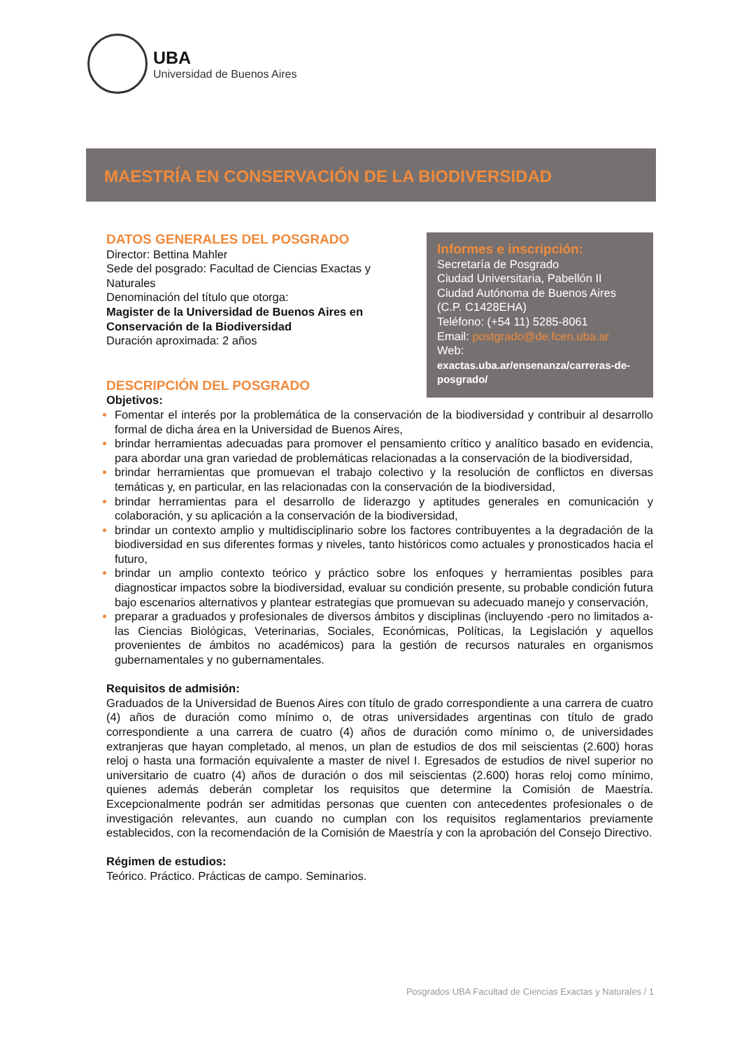UBA
Universidad de Buenos Aires
MAESTRÍA EN CONSERVACIÓN DE LA BIODIVERSIDAD
Informes e inscripción:
Secretaría de Posgrado
Ciudad Universitaria, Pabellón II
Ciudad Autónoma de Buenos Aires
(C.P. C1428EHA)
Teléfono: (+54 11) 5285-8061
Email: postgrado@de.fcen.uba.ar
Web:
exactas.uba.ar/ensenanza/carreras-de-posgrado/
DATOS GENERALES DEL POSGRADO
Director: Bettina Mahler
Sede del posgrado: Facultad de Ciencias Exactas y Naturales
Denominación del título que otorga:
Magister de la Universidad de Buenos Aires en Conservación de la Biodiversidad
Duración aproximada: 2 años
DESCRIPCIÓN DEL POSGRADO
Objetivos:
Fomentar el interés por la problemática de la conservación de la biodiversidad y contribuir al desarrollo formal de dicha área en la Universidad de Buenos Aires,
brindar herramientas adecuadas para promover el pensamiento crítico y analítico basado en evidencia, para abordar una gran variedad de problemáticas relacionadas a la conservación de la biodiversidad,
brindar herramientas que promuevan el trabajo colectivo y la resolución de conflictos en diversas temáticas y, en particular, en las relacionadas con la conservación de la biodiversidad,
brindar herramientas para el desarrollo de liderazgo y aptitudes generales en comunicación y colaboración, y su aplicación a la conservación de la biodiversidad,
brindar un contexto amplio y multidisciplinario sobre los factores contribuyentes a la degradación de la biodiversidad en sus diferentes formas y niveles, tanto históricos como actuales y pronosticados hacia el futuro,
brindar un amplio contexto teórico y práctico sobre los enfoques y herramientas posibles para diagnosticar impactos sobre la biodiversidad, evaluar su condición presente, su probable condición futura bajo escenarios alternativos y plantear estrategias que promuevan su adecuado manejo y conservación,
preparar a graduados y profesionales de diversos ámbitos y disciplinas (incluyendo -pero no limitados a- las Ciencias Biológicas, Veterinarias, Sociales, Económicas, Políticas, la Legislación y aquellos provenientes de ámbitos no académicos) para la gestión de recursos naturales en organismos gubernamentales y no gubernamentales.
Requisitos de admisión:
Graduados de la Universidad de Buenos Aires con título de grado correspondiente a una carrera de cuatro (4) años de duración como mínimo o, de otras universidades argentinas con título de grado correspondiente a una carrera de cuatro (4) años de duración como mínimo o, de universidades extranjeras que hayan completado, al menos, un plan de estudios de dos mil seiscientas (2.600) horas reloj o hasta una formación equivalente a master de nivel I. Egresados de estudios de nivel superior no universitario de cuatro (4) años de duración o dos mil seiscientas (2.600) horas reloj como mínimo, quienes además deberán completar los requisitos que determine la Comisión de Maestría. Excepcionalmente podrán ser admitidas personas que cuenten con antecedentes profesionales o de investigación relevantes, aun cuando no cumplan con los requisitos reglamentarios previamente establecidos, con la recomendación de la Comisión de Maestría y con la aprobación del Consejo Directivo.
Régimen de estudios:
Teórico. Práctico. Prácticas de campo. Seminarios.
Posgrados UBA Facultad de Ciencias Exactas y Naturales / 1